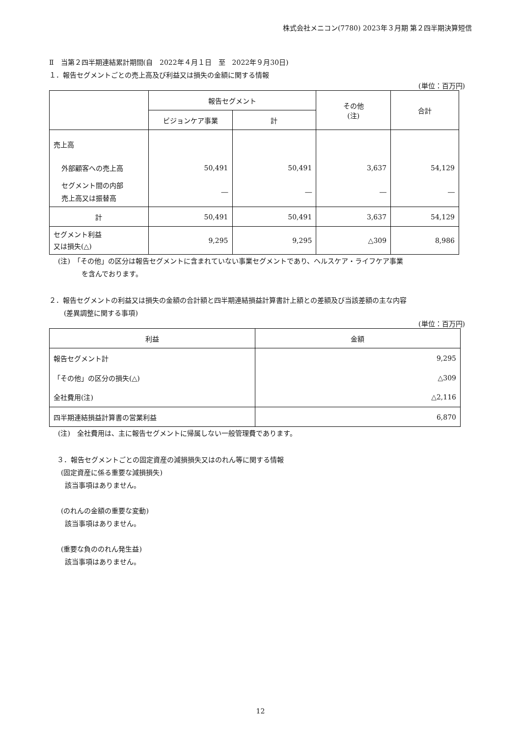株式会社メニコン(7780) 2023年３月期 第２四半期決算短信
Ⅱ　当第２四半期連結累計期間(自　2022年４月１日　至　2022年９月30日)
１．報告セグメントごとの売上高及び利益又は損失の金額に関する情報
(単位：百万円)
| | 報告セグメント | | その他 (注) | 合計 |
| | ビジョンケア事業 | 計 | | |
| 売上高 | | | | |
| 外部顧客への売上高 | 50,491 | 50,491 | 3,637 | 54,129 |
| セグメント間の内部 売上高又は振替高 | ― | ― | ― | ― |
| 計 | 50,491 | 50,491 | 3,637 | 54,129 |
| セグメント利益 又は損失(△) | 9,295 | 9,295 | △309 | 8,986 |
(注)　「その他」の区分は報告セグメントに含まれていない事業セグメントであり、ヘルスケア・ライフケア事業
を含んでおります。
２．報告セグメントの利益又は損失の金額の合計額と四半期連結損益計算書計上額との差額及び当該差額の主な内容
(差異調整に関する事項)
(単位：百万円)
| 利益 | 金額 |
| 報告セグメント計 | 9,295 |
| 「その他」の区分の損失(△) | △309 |
| 全社費用(注) | △2,116 |
| 四半期連結損益計算書の営業利益 | 6,870 |
(注)　全社費用は、主に報告セグメントに帰属しない一般管理費であります。
３．報告セグメントごとの固定資産の減損損失又はのれん等に関する情報
(固定資産に係る重要な減損損失)
該当事項はありません。
(のれんの金額の重要な変動)
該当事項はありません。
(重要な負ののれん発生益)
該当事項はありません。
12